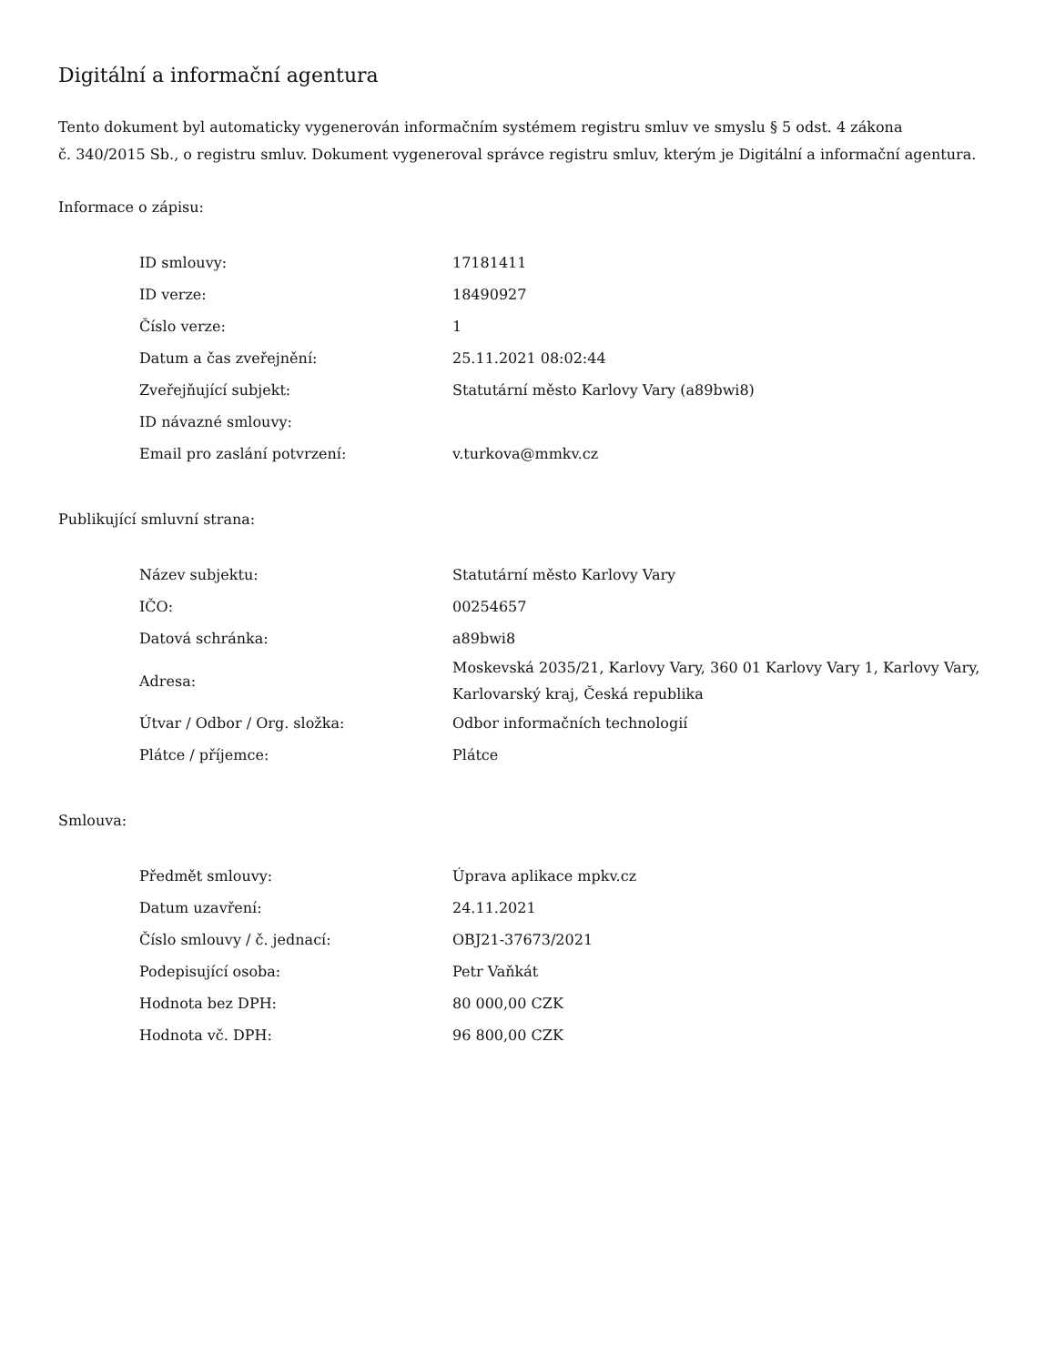Digitální a informační agentura
Tento dokument byl automaticky vygenerován informačním systémem registru smluv ve smyslu § 5 odst. 4 zákona
č. 340/2015 Sb., o registru smluv. Dokument vygeneroval správce registru smluv, kterým je Digitální a informační agentura.
Informace o zápisu:
| ID smlouvy: | 17181411 |
| ID verze: | 18490927 |
| Číslo verze: | 1 |
| Datum a čas zveřejnění: | 25.11.2021 08:02:44 |
| Zveřejňující subjekt: | Statutární město Karlovy Vary (a89bwi8) |
| ID návazné smlouvy: | |
| Email pro zaslání potvrzení: | v.turkova@mmkv.cz |
Publikující smluvní strana:
| Název subjektu: | Statutární město Karlovy Vary |
| IČO: | 00254657 |
| Datová schránka: | a89bwi8 |
| Adresa: | Moskevská 2035/21, Karlovy Vary, 360 01 Karlovy Vary 1, Karlovy Vary, Karlovarský kraj, Česká republika |
| Útvar / Odbor / Org. složka: | Odbor informačních technologií |
| Plátce / příjemce: | Plátce |
Smlouva:
| Předmět smlouvy: | Úprava aplikace mpkv.cz |
| Datum uzavření: | 24.11.2021 |
| Číslo smlouvy / č. jednací: | OBJ21-37673/2021 |
| Podepisující osoba: | Petr Vaňkát |
| Hodnota bez DPH: | 80 000,00 CZK |
| Hodnota vč. DPH: | 96 800,00 CZK |